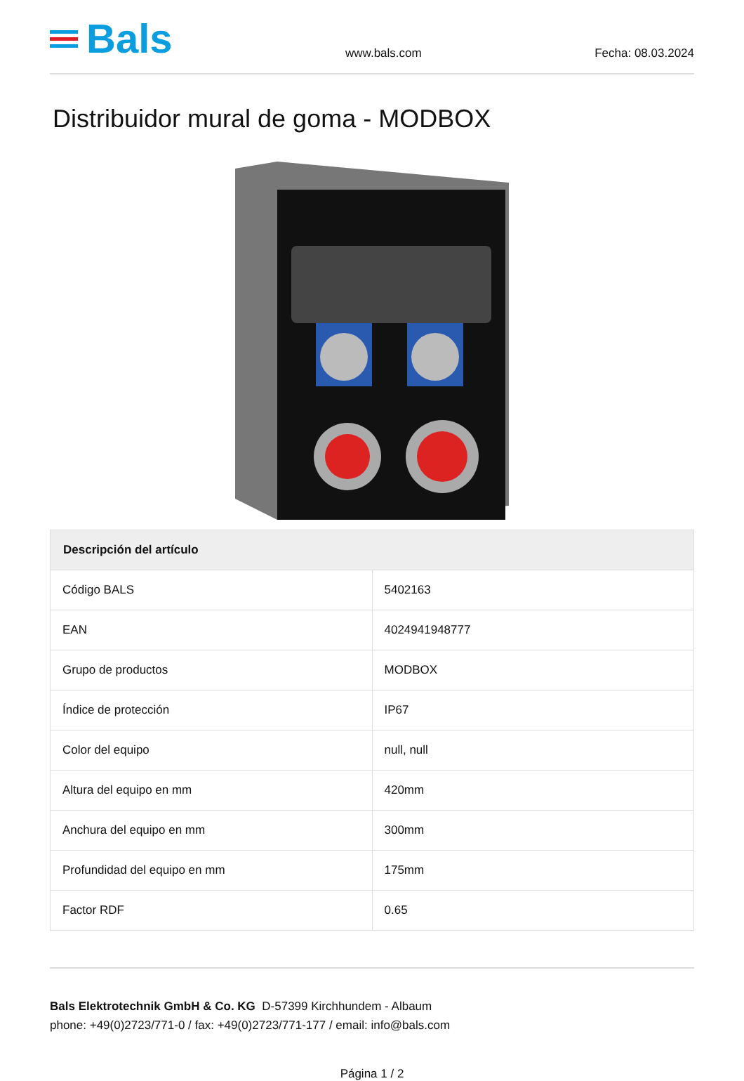Bals
www.bals.com
Fecha: 08.03.2024
Distribuidor mural de goma - MODBOX
| Descripción del artículo | |
| --- | --- |
| Código BALS | 5402163 |
| EAN | 4024941948777 |
| Grupo de productos | MODBOX |
| Índice de protección | IP67 |
| Color del equipo | null, null |
| Altura del equipo en mm | 420mm |
| Anchura del equipo en mm | 300mm |
| Profundidad del equipo en mm | 175mm |
| Factor RDF | 0.65 |
Bals Elektrotechnik GmbH & Co. KG D-57399 Kirchhundem - Albaum
phone: +49(0)2723/771-0 / fax: +49(0)2723/771-177 / email: info@bals.com
Página 1 / 2